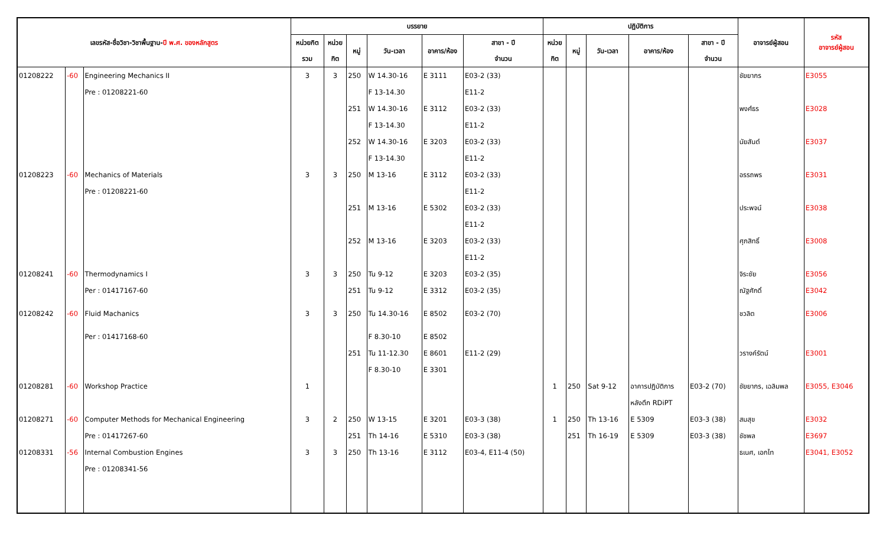| เลขรหัส-ชื่อวิชา-วิชาพื้นฐาน- ปี พ.ศ. ของหลักสูตร | | | บรรยาย | | | | | | ปฏิบัติการ | | | | | อาจารย์ผู้สอน | รหัส อาจารย์ผู้สอน |
| --- | --- | --- | --- | --- | --- | --- | --- | --- | --- | --- | --- | --- | --- | --- | --- |
| | | | หน่วยกิต | หน่วย | หมู่ | วัน-เวลา | อาคาร/ห้อง | สาขา - ปี | หน่วย | หมู่ | วัน-เวลา | อาคาร/ห้อง | สาขา - ปี | | |
| | | | รวม | กิต | | | | จำนวน | กิต | | | | จำนวน | | |
| 01208222 | -60 | Engineering Mechanics II | 3 | 3 | 250 | W 14.30-16 | E 3111 | E03-2 (33) | | | | | | ชัยยากร | E3055 |
| | | Pre : 01208221-60 | | | | F 13-14.30 | | E11-2 | | | | | | | |
| | | | | | 251 | W 14.30-16 | E 3112 | E03-2 (33) | | | | | | พงศ์ธร | E3028 |
| | | | | | | F 13-14.30 | | E11-2 | | | | | | | |
| | | | | | 252 | W 14.30-16 | E 3203 | E03-2 (33) | | | | | | นัยสันต์ | E3037 |
| | | | | | | F 13-14.30 | | E11-2 | | | | | | | |
| 01208223 | -60 | Mechanics of Materials | 3 | 3 | 250 | M 13-16 | E 3112 | E03-2 (33) | | | | | | อรรถพร | E3031 |
| | | Pre : 01208221-60 | | | | | | E11-2 | | | | | | | |
| | | | | | 251 | M 13-16 | E 5302 | E03-2 (33) | | | | | | ประพจน์ | E3038 |
| | | | | | | | | E11-2 | | | | | | | |
| | | | | | 252 | M 13-16 | E 3203 | E03-2 (33) | | | | | | ศุภสิทธิ์ | E3008 |
| | | | | | | | | E11-2 | | | | | | | |
| 01208241 | -60 | Thermodynamics I | 3 | 3 | 250 | Tu 9-12 | E 3203 | E03-2 (35) | | | | | | จิระชัย | E3056 |
| | | Per : 01417167-60 | | | 251 | Tu 9-12 | E 3312 | E03-2 (35) | | | | | | ณัฐศักดิ์ | E3042 |
| 01208242 | -60 | Fluid Machanics | 3 | 3 | 250 | Tu 14.30-16 | E 8502 | E03-2 (70) | | | | | | ชวลิต | E3006 |
| | | Per : 01417168-60 | | | | F 8.30-10 | E 8502 | | | | | | | | |
| | | | | | 251 | Tu 11-12.30 | E 8601 | E11-2 (29) | | | | | | วรางค์รัตน์ | E3001 |
| | | | | | | F 8.30-10 | E 3301 | | | | | | | | |
| 01208281 | -60 | Workshop Practice | 1 | | | | | | 1 | 250 | Sat 9-12 | อาคารปฏิบัติการ | E03-2 (70) | ชัยยากร, เฉลิมพล | E3055, E3046 |
| | | | | | | | | | | | | หลังตึก RDiPT | | | |
| 01208271 | -60 | Computer Methods for Mechanical Engineering | 3 | 2 | 250 | W 13-15 | E 3201 | E03-3 (38) | 1 | 250 | Th 13-16 | E 5309 | E03-3 (38) | สมสุข | E3032 |
| | | Pre : 01417267-60 | | | 251 | Th 14-16 | E 5310 | E03-3 (38) | | 251 | Th 16-19 | E 5309 | E03-3 (38) | ชัชพล | E3697 |
| 01208331 | -56 | Internal Combustion Engines | 3 | 3 | 250 | Th 13-16 | E 3112 | E03-4, E11-4 (50) | | | | | | ธเนศ, เอกไท | E3041, E3052 |
| | | Pre : 01208341-56 | | | | | | | | | | | | | |